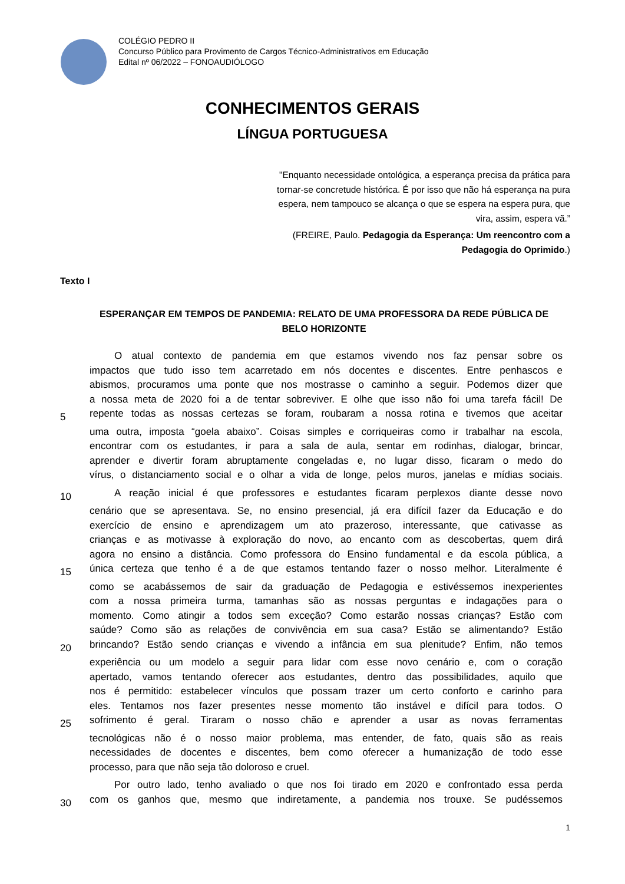COLÉGIO PEDRO II
Concurso Público para Provimento de Cargos Técnico-Administrativos em Educação
Edital nº 06/2022 – FONOAUDIÓLOGO
CONHECIMENTOS GERAIS
LÍNGUA PORTUGUESA
"Enquanto necessidade ontológica, a esperança precisa da prática para tornar-se concretude histórica. É por isso que não há esperança na pura espera, nem tampouco se alcança o que se espera na espera pura, que vira, assim, espera vã.”
(FREIRE, Paulo. Pedagogia da Esperança: Um reencontro com a Pedagogia do Oprimido.)
Texto I
ESPERANÇAR EM TEMPOS DE PANDEMIA: RELATO DE UMA PROFESSORA DA REDE PÚBLICA DE BELO HORIZONTE
O atual contexto de pandemia em que estamos vivendo nos faz pensar sobre os
impactos que tudo isso tem acarretado em nós docentes e discentes. Entre penhascos e
abismos, procuramos uma ponte que nos mostrasse o caminho a seguir. Podemos dizer que
a nossa meta de 2020 foi a de tentar sobreviver. E olhe que isso não foi uma tarefa fácil! De
5 repente todas as nossas certezas se foram, roubaram a nossa rotina e tivemos que aceitar
uma outra, imposta “goela abaixo”. Coisas simples e corriqueiras como ir trabalhar na escola,
encontrar com os estudantes, ir para a sala de aula, sentar em rodinhas, dialogar, brincar,
aprender e divertir foram abruptamente congeladas e, no lugar disso, ficaram o medo do
vírus, o distanciamento social e o olhar a vida de longe, pelos muros, janelas e mídias sociais.
10 A reação inicial é que professores e estudantes ficaram perplexos diante desse novo
cenário que se apresentava. Se, no ensino presencial, já era difícil fazer da Educação e do
exercício de ensino e aprendizagem um ato prazeroso, interessante, que cativasse as
crianças e as motivasse à exploração do novo, ao encanto com as descobertas, quem dirá
agora no ensino a distância. Como professora do Ensino fundamental e da escola pública, a
15 única certeza que tenho é a de que estamos tentando fazer o nosso melhor. Literalmente é
como se acabássemos de sair da graduação de Pedagogia e estivéssemos inexperientes
com a nossa primeira turma, tamanhas são as nossas perguntas e indagações para o
momento. Como atingir a todos sem exceção? Como estarão nossas crianças? Estão com
saúde? Como são as relações de convivência em sua casa? Estão se alimentando? Estão
20 brincando? Estão sendo crianças e vivendo a infância em sua plenitude? Enfim, não temos
experiência ou um modelo a seguir para lidar com esse novo cenário e, com o coração
apertado, vamos tentando oferecer aos estudantes, dentro das possibilidades, aquilo que
nos é permitido: estabelecer vínculos que possam trazer um certo conforto e carinho para
eles. Tentamos nos fazer presentes nesse momento tão instável e difícil para todos. O
25 sofrimento é geral. Tiraram o nosso chão e aprender a usar as novas ferramentas
tecnológicas não é o nosso maior problema, mas entender, de fato, quais são as reais
necessidades de docentes e discentes, bem como oferecer a humanização de todo esse
processo, para que não seja tão doloroso e cruel.
Por outro lado, tenho avaliado o que nos foi tirado em 2020 e confrontado essa perda
30 com os ganhos que, mesmo que indiretamente, a pandemia nos trouxe. Se pudéssemos
1